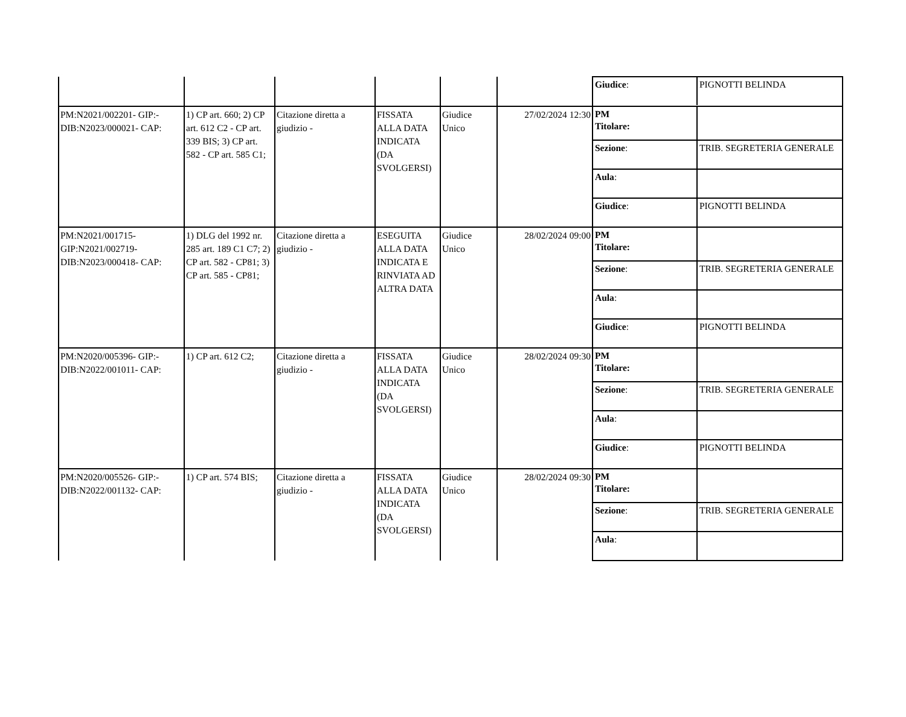| | | | | | | / Giudice : / PIGNOTTI BELINDA / |
| PM:N2021/002201- GIP:- DIB:N2023/000021- CAP: | 1) CP art. 660; 2) CP art. 612 C2 - CP art. 339 BIS; 3) CP art. 582 - CP art. 585 C1; | Citazione diretta a giudizio - | FISSATA ALLA DATA INDICATA (DA SVOLGERSI) | Giudice Unico | 27/02/2024 12:30 | / PM Titolare: / / / Sezione : / TRIB. SEGRETERIA GENERALE / / Aula : / / / Giudice : / PIGNOTTI BELINDA / |
| PM:N2021/001715- GIP:N2021/002719- DIB:N2023/000418- CAP: | 1) DLG del 1992 nr. 285 art. 189 C1 C7; 2) CP art. 582 - CP81; 3) CP art. 585 - CP81; | Citazione diretta a giudizio - | ESEGUITA ALLA DATA INDICATA E RINVIATA AD ALTRA DATA | Giudice Unico | 28/02/2024 09:00 | / PM Titolare: / / / Sezione : / TRIB. SEGRETERIA GENERALE / / Aula : / / / Giudice : / PIGNOTTI BELINDA / |
| PM:N2020/005396- GIP:- DIB:N2022/001011- CAP: | 1) CP art. 612 C2; | Citazione diretta a giudizio - | FISSATA ALLA DATA INDICATA (DA SVOLGERSI) | Giudice Unico | 28/02/2024 09:30 | / PM Titolare: / / / Sezione : / TRIB. SEGRETERIA GENERALE / / Aula : / / / Giudice : / PIGNOTTI BELINDA / |
| PM:N2020/005526- GIP:- DIB:N2022/001132- CAP: | 1) CP art. 574 BIS; | Citazione diretta a giudizio - | FISSATA ALLA DATA INDICATA (DA SVOLGERSI) | Giudice Unico | 28/02/2024 09:30 | / PM Titolare: / / / Sezione : / TRIB. SEGRETERIA GENERALE / / Aula : / / |